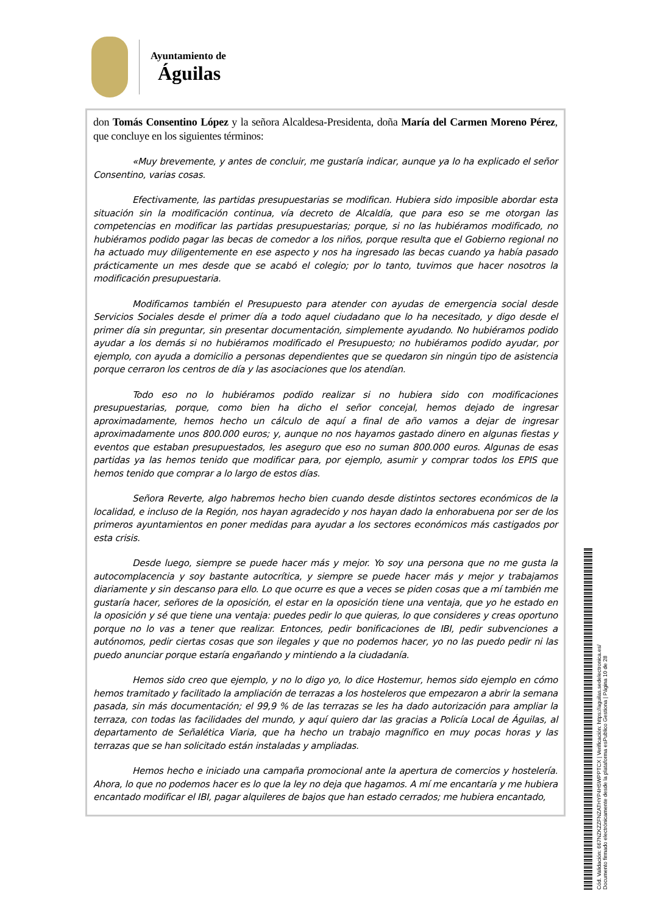Ayuntamiento de
Águilas
don Tomás Consentino López y la señora Alcaldesa-Presidenta, doña María del Carmen Moreno Pérez, que concluye en los siguientes términos:
«Muy brevemente, y antes de concluir, me gustaría indicar, aunque ya lo ha explicado el señor Consentino, varias cosas.
Efectivamente, las partidas presupuestarias se modifican. Hubiera sido imposible abordar esta situación sin la modificación continua, vía decreto de Alcaldía, que para eso se me otorgan las competencias en modificar las partidas presupuestarias; porque, si no las hubiéramos modificado, no hubiéramos podido pagar las becas de comedor a los niños, porque resulta que el Gobierno regional no ha actuado muy diligentemente en ese aspecto y nos ha ingresado las becas cuando ya había pasado prácticamente un mes desde que se acabó el colegio; por lo tanto, tuvimos que hacer nosotros la modificación presupuestaria.
Modificamos también el Presupuesto para atender con ayudas de emergencia social desde Servicios Sociales desde el primer día a todo aquel ciudadano que lo ha necesitado, y digo desde el primer día sin preguntar, sin presentar documentación, simplemente ayudando. No hubiéramos podido ayudar a los demás si no hubiéramos modificado el Presupuesto; no hubiéramos podido ayudar, por ejemplo, con ayuda a domicilio a personas dependientes que se quedaron sin ningún tipo de asistencia porque cerraron los centros de día y las asociaciones que los atendían.
Todo eso no lo hubiéramos podido realizar si no hubiera sido con modificaciones presupuestarias, porque, como bien ha dicho el señor concejal, hemos dejado de ingresar aproximadamente, hemos hecho un cálculo de aquí a final de año vamos a dejar de ingresar aproximadamente unos 800.000 euros; y, aunque no nos hayamos gastado dinero en algunas fiestas y eventos que estaban presupuestados, les aseguro que eso no suman 800.000 euros. Algunas de esas partidas ya las hemos tenido que modificar para, por ejemplo, asumir y comprar todos los EPIS que hemos tenido que comprar a lo largo de estos días.
Señora Reverte, algo habremos hecho bien cuando desde distintos sectores económicos de la localidad, e incluso de la Región, nos hayan agradecido y nos hayan dado la enhorabuena por ser de los primeros ayuntamientos en poner medidas para ayudar a los sectores económicos más castigados por esta crisis.
Desde luego, siempre se puede hacer más y mejor. Yo soy una persona que no me gusta la autocomplacencia y soy bastante autocrítica, y siempre se puede hacer más y mejor y trabajamos diariamente y sin descanso para ello. Lo que ocurre es que a veces se piden cosas que a mí también me gustaría hacer, señores de la oposición, el estar en la oposición tiene una ventaja, que yo he estado en la oposición y sé que tiene una ventaja: puedes pedir lo que quieras, lo que consideres y creas oportuno porque no lo vas a tener que realizar. Entonces, pedir bonificaciones de IBI, pedir subvenciones a autónomos, pedir ciertas cosas que son ilegales y que no podemos hacer, yo no las puedo pedir ni las puedo anunciar porque estaría engañando y mintiendo a la ciudadanía.
Hemos sido creo que ejemplo, y no lo digo yo, lo dice Hostemur, hemos sido ejemplo en cómo hemos tramitado y facilitado la ampliación de terrazas a los hosteleros que empezaron a abrir la semana pasada, sin más documentación; el 99,9 % de las terrazas se les ha dado autorización para ampliar la terraza, con todas las facilidades del mundo, y aquí quiero dar las gracias a Policía Local de Águilas, al departamento de Señalética Viaria, que ha hecho un trabajo magnífico en muy pocas horas y las terrazas que se han solicitado están instaladas y ampliadas.
Hemos hecho e iniciado una campaña promocional ante la apertura de comercios y hostelería. Ahora, lo que no podemos hacer es lo que la ley no deja que hagamos. A mí me encantaría y me hubiera encantado modificar el IBI, pagar alquileres de bajos que han estado cerrados; me hubiera encantado,
Cód. Validación: 667NZKZZFNZATHYP4H5WPPTCX | Verificación: https://aguilas.sedelectronica.es/
Documento firmado electrónicamente desde la plataforma esPublico Gestiona | Página 10 de 28